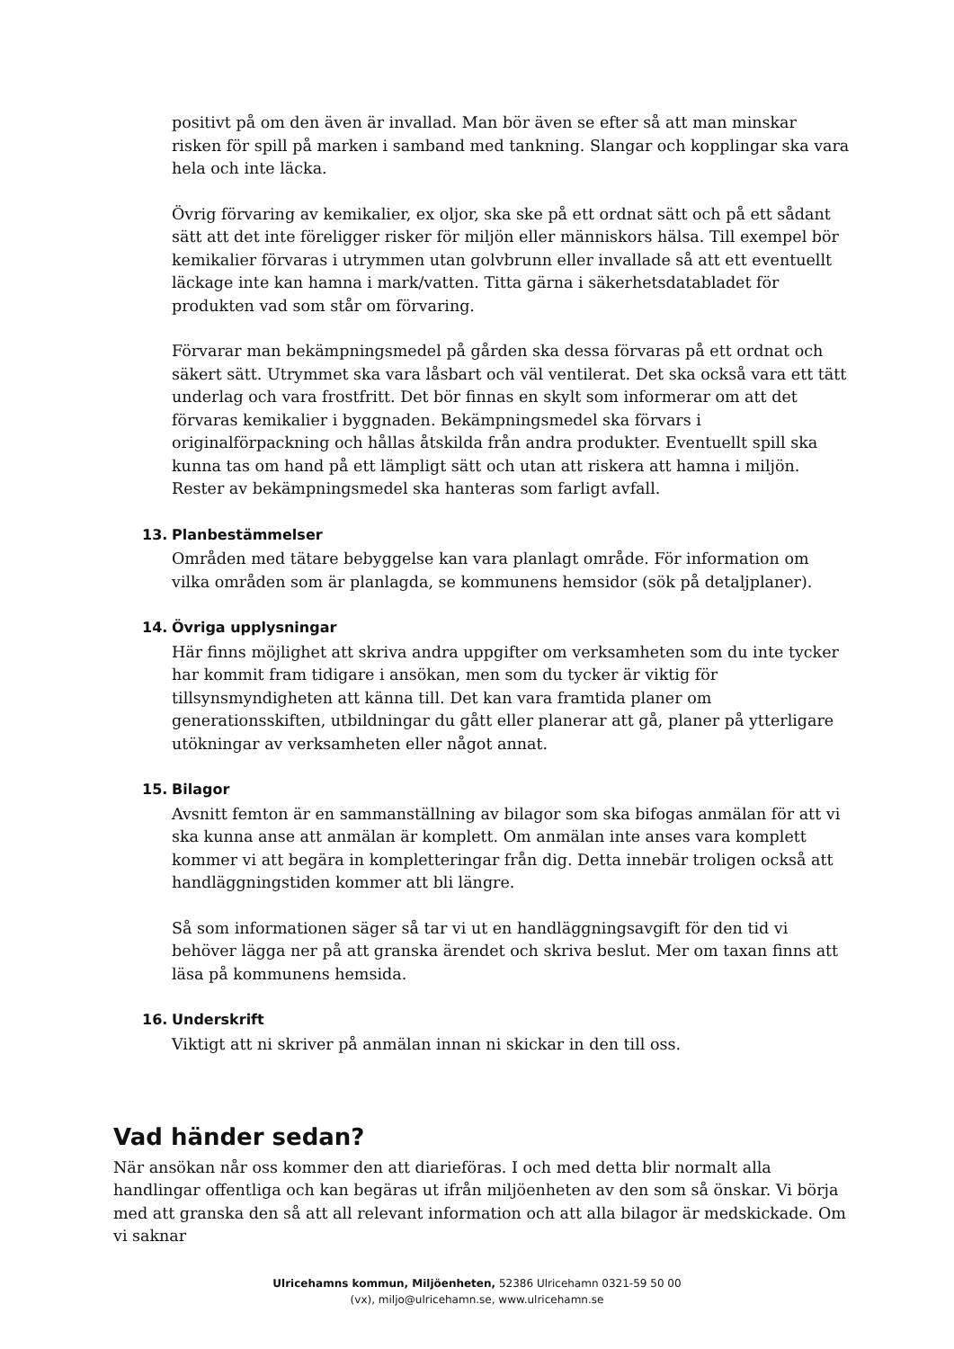positivt på om den även är invallad. Man bör även se efter så att man minskar risken för spill på marken i samband med tankning. Slangar och kopplingar ska vara hela och inte läcka.
Övrig förvaring av kemikalier, ex oljor, ska ske på ett ordnat sätt och på ett sådant sätt att det inte föreligger risker för miljön eller människors hälsa. Till exempel bör kemikalier förvaras i utrymmen utan golvbrunn eller invallade så att ett eventuellt läckage inte kan hamna i mark/vatten. Titta gärna i säkerhetsdatabladet för produkten vad som står om förvaring.
Förvarar man bekämpningsmedel på gården ska dessa förvaras på ett ordnat och säkert sätt. Utrymmet ska vara låsbart och väl ventilerat. Det ska också vara ett tätt underlag och vara frostfritt. Det bör finnas en skylt som informerar om att det förvaras kemikalier i byggnaden. Bekämpningsmedel ska förvars i originalförpackning och hållas åtskilda från andra produkter. Eventuellt spill ska kunna tas om hand på ett lämpligt sätt och utan att riskera att hamna i miljön. Rester av bekämpningsmedel ska hanteras som farligt avfall.
13. Planbestämmelser
Områden med tätare bebyggelse kan vara planlagt område. För information om vilka områden som är planlagda, se kommunens hemsidor (sök på detaljplaner).
14. Övriga upplysningar
Här finns möjlighet att skriva andra uppgifter om verksamheten som du inte tycker har kommit fram tidigare i ansökan, men som du tycker är viktig för tillsynsmyndigheten att känna till. Det kan vara framtida planer om generationsskiften, utbildningar du gått eller planerar att gå, planer på ytterligare utökningar av verksamheten eller något annat.
15. Bilagor
Avsnitt femton är en sammanställning av bilagor som ska bifogas anmälan för att vi ska kunna anse att anmälan är komplett. Om anmälan inte anses vara komplett kommer vi att begära in kompletteringar från dig. Detta innebär troligen också att handläggningstiden kommer att bli längre.
Så som informationen säger så tar vi ut en handläggningsavgift för den tid vi behöver lägga ner på att granska ärendet och skriva beslut. Mer om taxan finns att läsa på kommunens hemsida.
16. Underskrift
Viktigt att ni skriver på anmälan innan ni skickar in den till oss.
Vad händer sedan?
När ansökan når oss kommer den att diarieföras. I och med detta blir normalt alla handlingar offentliga och kan begäras ut ifrån miljöenheten av den som så önskar. Vi börja med att granska den så att all relevant information och att alla bilagor är medskickade. Om vi saknar
Ulricehamns kommun, Miljöenheten, 52386 Ulricehamn 0321-59 50 00
(vx), miljo@ulricehamn.se, www.ulricehamn.se